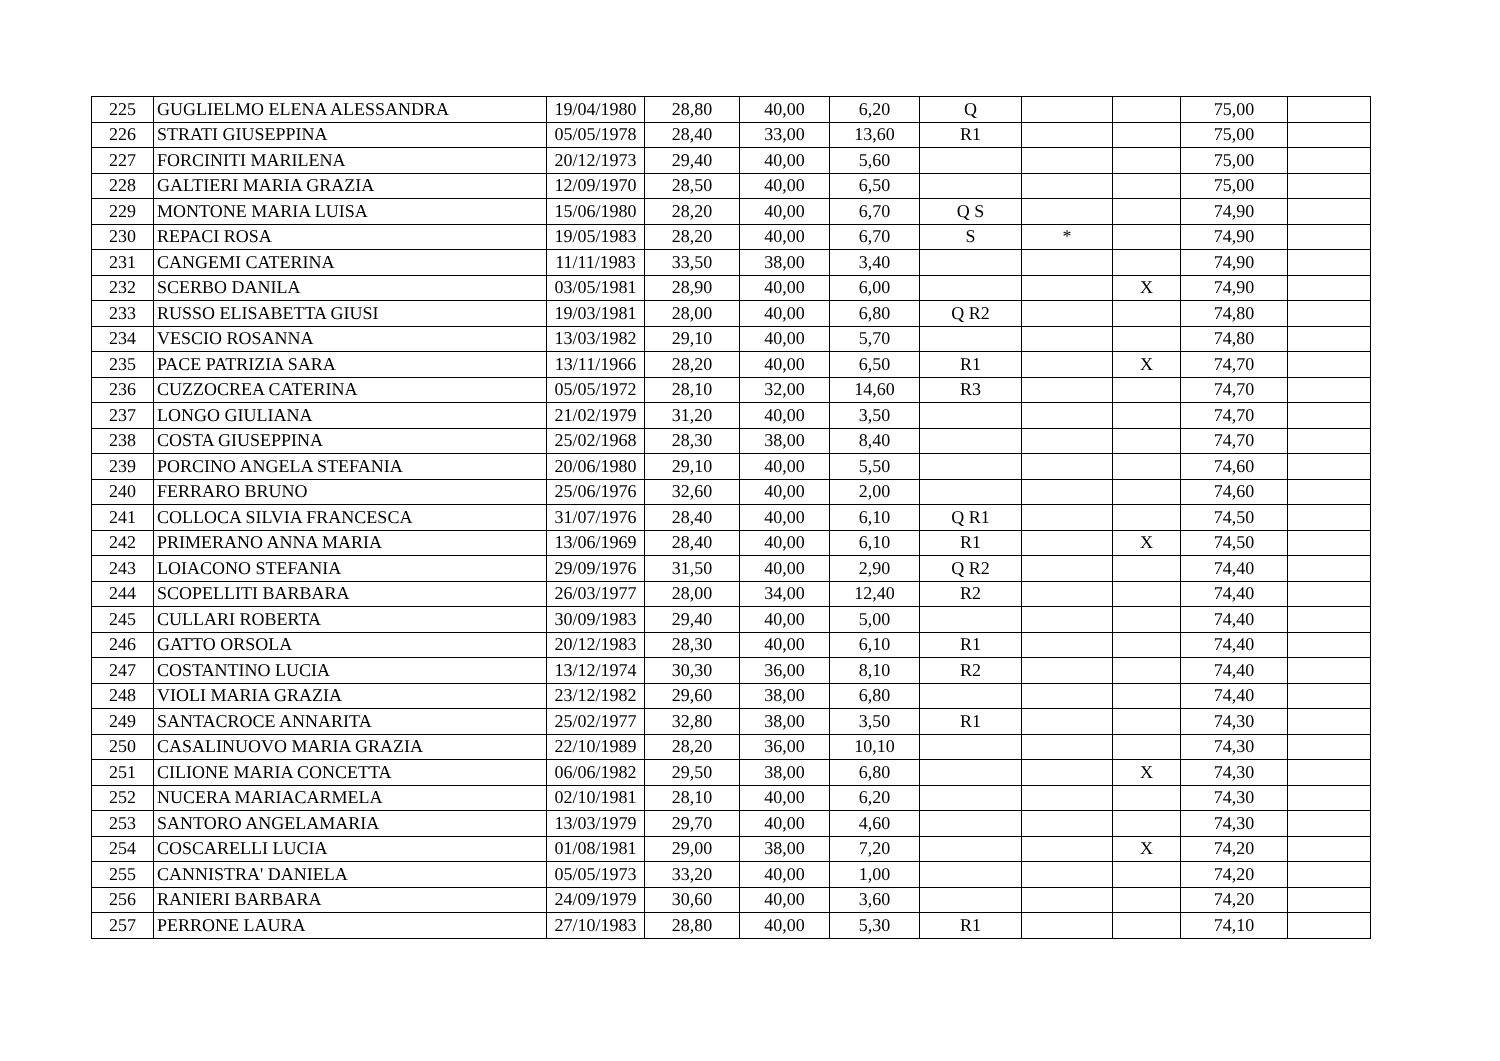| 225 | GUGLIELMO ELENA ALESSANDRA | 19/04/1980 | 28,80 | 40,00 | 6,20 | Q | | | 75,00 | |
| 226 | STRATI GIUSEPPINA | 05/05/1978 | 28,40 | 33,00 | 13,60 | R1 | | | 75,00 | |
| 227 | FORCINITI MARILENA | 20/12/1973 | 29,40 | 40,00 | 5,60 | | | | 75,00 | |
| 228 | GALTIERI MARIA GRAZIA | 12/09/1970 | 28,50 | 40,00 | 6,50 | | | | 75,00 | |
| 229 | MONTONE MARIA LUISA | 15/06/1980 | 28,20 | 40,00 | 6,70 | Q S | | | 74,90 | |
| 230 | REPACI ROSA | 19/05/1983 | 28,20 | 40,00 | 6,70 | S | * | | 74,90 | |
| 231 | CANGEMI CATERINA | 11/11/1983 | 33,50 | 38,00 | 3,40 | | | | 74,90 | |
| 232 | SCERBO DANILA | 03/05/1981 | 28,90 | 40,00 | 6,00 | | | X | 74,90 | |
| 233 | RUSSO ELISABETTA GIUSI | 19/03/1981 | 28,00 | 40,00 | 6,80 | Q R2 | | | 74,80 | |
| 234 | VESCIO ROSANNA | 13/03/1982 | 29,10 | 40,00 | 5,70 | | | | 74,80 | |
| 235 | PACE PATRIZIA SARA | 13/11/1966 | 28,20 | 40,00 | 6,50 | R1 | | X | 74,70 | |
| 236 | CUZZOCREA CATERINA | 05/05/1972 | 28,10 | 32,00 | 14,60 | R3 | | | 74,70 | |
| 237 | LONGO GIULIANA | 21/02/1979 | 31,20 | 40,00 | 3,50 | | | | 74,70 | |
| 238 | COSTA GIUSEPPINA | 25/02/1968 | 28,30 | 38,00 | 8,40 | | | | 74,70 | |
| 239 | PORCINO ANGELA STEFANIA | 20/06/1980 | 29,10 | 40,00 | 5,50 | | | | 74,60 | |
| 240 | FERRARO BRUNO | 25/06/1976 | 32,60 | 40,00 | 2,00 | | | | 74,60 | |
| 241 | COLLOCA SILVIA FRANCESCA | 31/07/1976 | 28,40 | 40,00 | 6,10 | Q R1 | | | 74,50 | |
| 242 | PRIMERANO ANNA MARIA | 13/06/1969 | 28,40 | 40,00 | 6,10 | R1 | | X | 74,50 | |
| 243 | LOIACONO STEFANIA | 29/09/1976 | 31,50 | 40,00 | 2,90 | Q R2 | | | 74,40 | |
| 244 | SCOPELLITI BARBARA | 26/03/1977 | 28,00 | 34,00 | 12,40 | R2 | | | 74,40 | |
| 245 | CULLARI ROBERTA | 30/09/1983 | 29,40 | 40,00 | 5,00 | | | | 74,40 | |
| 246 | GATTO ORSOLA | 20/12/1983 | 28,30 | 40,00 | 6,10 | R1 | | | 74,40 | |
| 247 | COSTANTINO LUCIA | 13/12/1974 | 30,30 | 36,00 | 8,10 | R2 | | | 74,40 | |
| 248 | VIOLI MARIA GRAZIA | 23/12/1982 | 29,60 | 38,00 | 6,80 | | | | 74,40 | |
| 249 | SANTACROCE ANNARITA | 25/02/1977 | 32,80 | 38,00 | 3,50 | R1 | | | 74,30 | |
| 250 | CASALINUOVO MARIA GRAZIA | 22/10/1989 | 28,20 | 36,00 | 10,10 | | | | 74,30 | |
| 251 | CILIONE MARIA CONCETTA | 06/06/1982 | 29,50 | 38,00 | 6,80 | | | X | 74,30 | |
| 252 | NUCERA MARIACARMELA | 02/10/1981 | 28,10 | 40,00 | 6,20 | | | | 74,30 | |
| 253 | SANTORO ANGELAMARIA | 13/03/1979 | 29,70 | 40,00 | 4,60 | | | | 74,30 | |
| 254 | COSCARELLI LUCIA | 01/08/1981 | 29,00 | 38,00 | 7,20 | | | X | 74,20 | |
| 255 | CANNISTRA' DANIELA | 05/05/1973 | 33,20 | 40,00 | 1,00 | | | | 74,20 | |
| 256 | RANIERI BARBARA | 24/09/1979 | 30,60 | 40,00 | 3,60 | | | | 74,20 | |
| 257 | PERRONE LAURA | 27/10/1983 | 28,80 | 40,00 | 5,30 | R1 | | | 74,10 | |